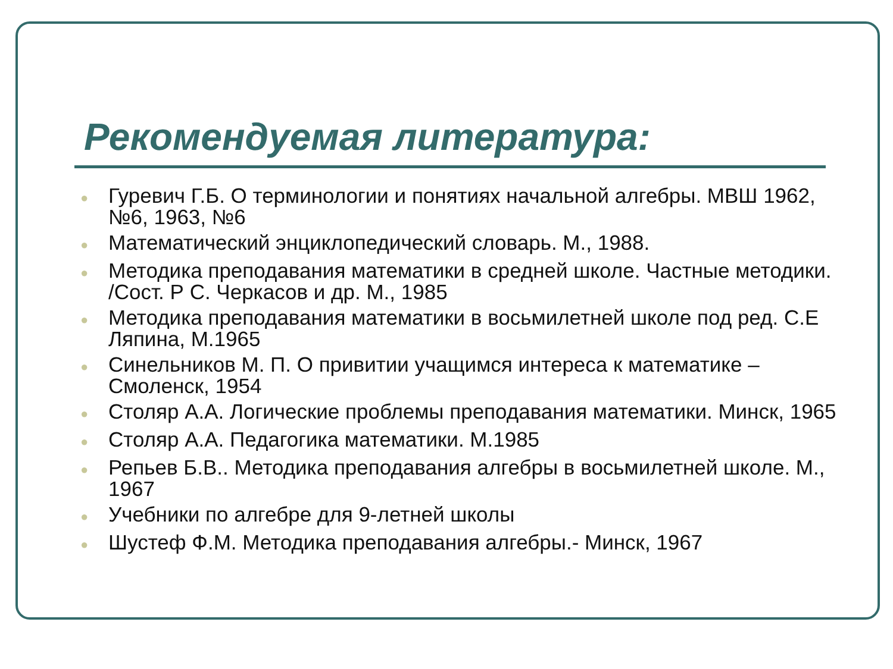Рекомендуемая литература:
● Гуревич Г.Б. О терминологии и понятиях начальной алгебры. МВШ 1962, №6, 1963, №6
● Математический энциклопедический словарь. М., 1988.
● Методика преподавания математики в средней школе. Частные методики. /Сост. Р С. Черкасов и др. М., 1985
● Методика преподавания математики в восьмилетней школе под ред. С.Е Ляпина, М.1965
● Синельников М. П. О привитии учащимся интереса к математике – Смоленск, 1954
● Столяр А.А. Логические проблемы преподавания математики. Минск, 1965
● Столяр А.А. Педагогика математики. М.1985
● Репьев Б.В.. Методика преподавания алгебры в восьмилетней школе. М., 1967
● Учебники по алгебре для 9-летней школы
● Шустеф Ф.М. Методика преподавания алгебры.- Минск, 1967